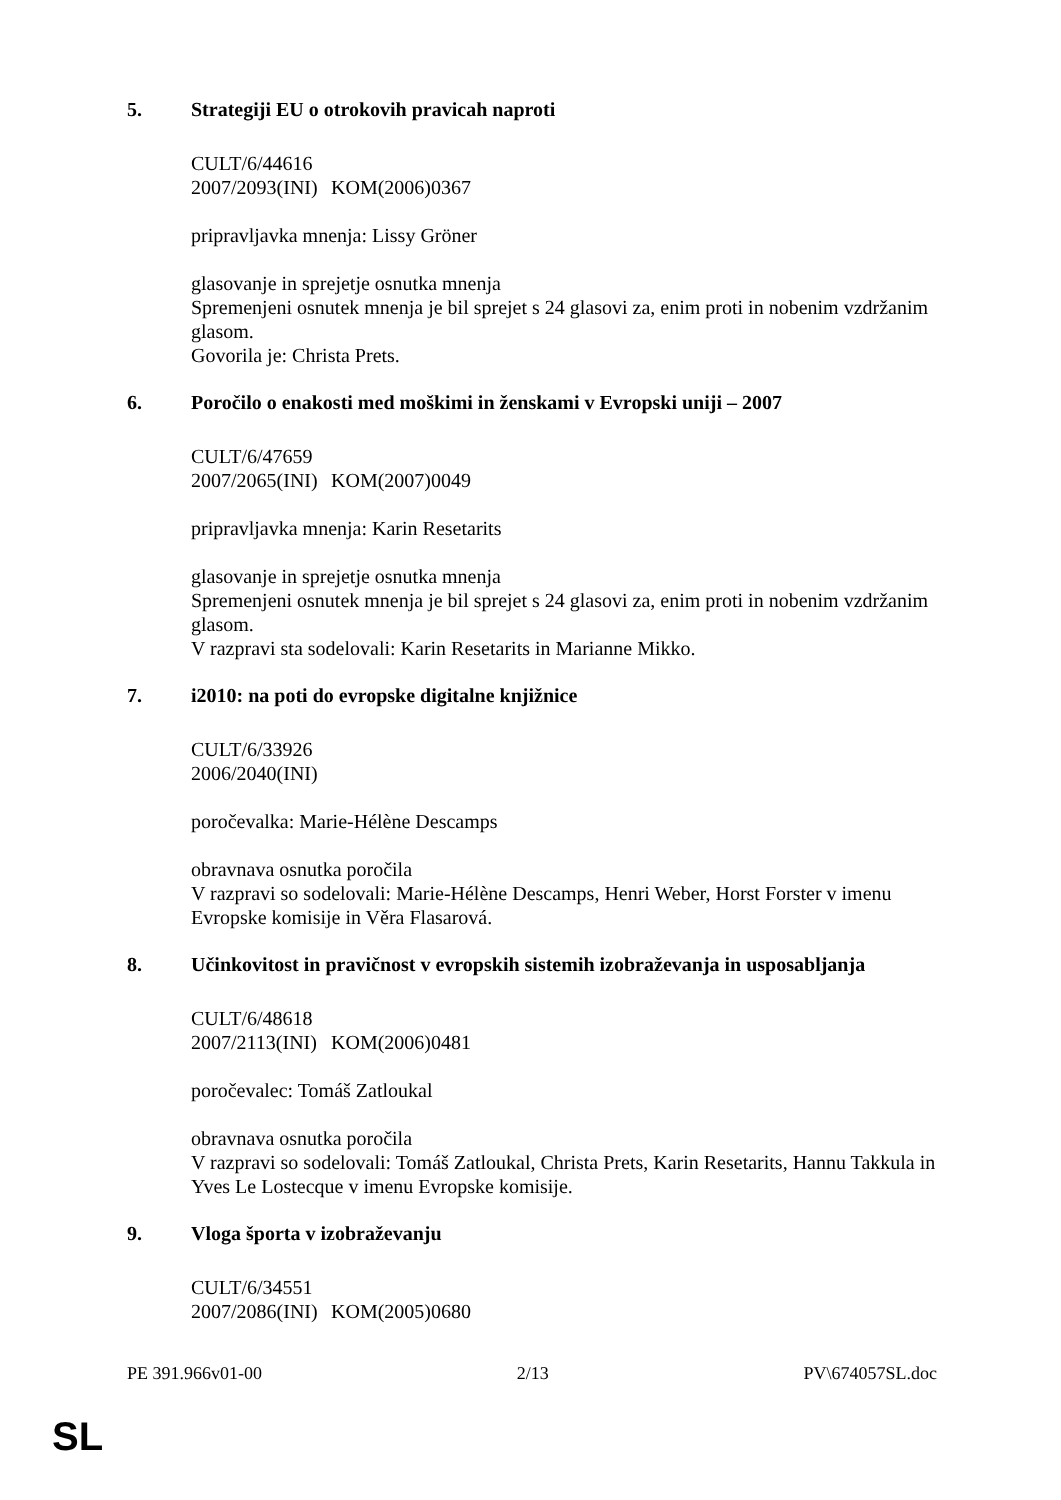5. Strategiji EU o otrokovih pravicah naproti
CULT/6/44616
2007/2093(INI) KOM(2006)0367
pripravljavka mnenja: Lissy Gröner
glasovanje in sprejetje osnutka mnenja
Spremenjeni osnutek mnenja je bil sprejet s 24 glasovi za, enim proti in nobenim vzdržanim glasom.
Govorila je: Christa Prets.
6. Poročilo o enakosti med moškimi in ženskami v Evropski uniji – 2007
CULT/6/47659
2007/2065(INI) KOM(2007)0049
pripravljavka mnenja: Karin Resetarits
glasovanje in sprejetje osnutka mnenja
Spremenjeni osnutek mnenja je bil sprejet s 24 glasovi za, enim proti in nobenim vzdržanim glasom.
V razpravi sta sodelovali: Karin Resetarits in Marianne Mikko.
7. i2010: na poti do evropske digitalne knjižnice
CULT/6/33926
2006/2040(INI)
poročevalka: Marie-Hélène Descamps
obravnava osnutka poročila
V razpravi so sodelovali: Marie-Hélène Descamps, Henri Weber, Horst Forster v imenu Evropske komisije in Věra Flasarová.
8. Učinkovitost in pravičnost v evropskih sistemih izobraževanja in usposabljanja
CULT/6/48618
2007/2113(INI) KOM(2006)0481
poročevalec: Tomáš Zatloukal
obravnava osnutka poročila
V razpravi so sodelovali: Tomáš Zatloukal, Christa Prets, Karin Resetarits, Hannu Takkula in Yves Le Lostecque v imenu Evropske komisije.
9. Vloga športa v izobraževanju
CULT/6/34551
2007/2086(INI) KOM(2005)0680
PE 391.966v01-00 2/13 PV\674057SL.doc
SL